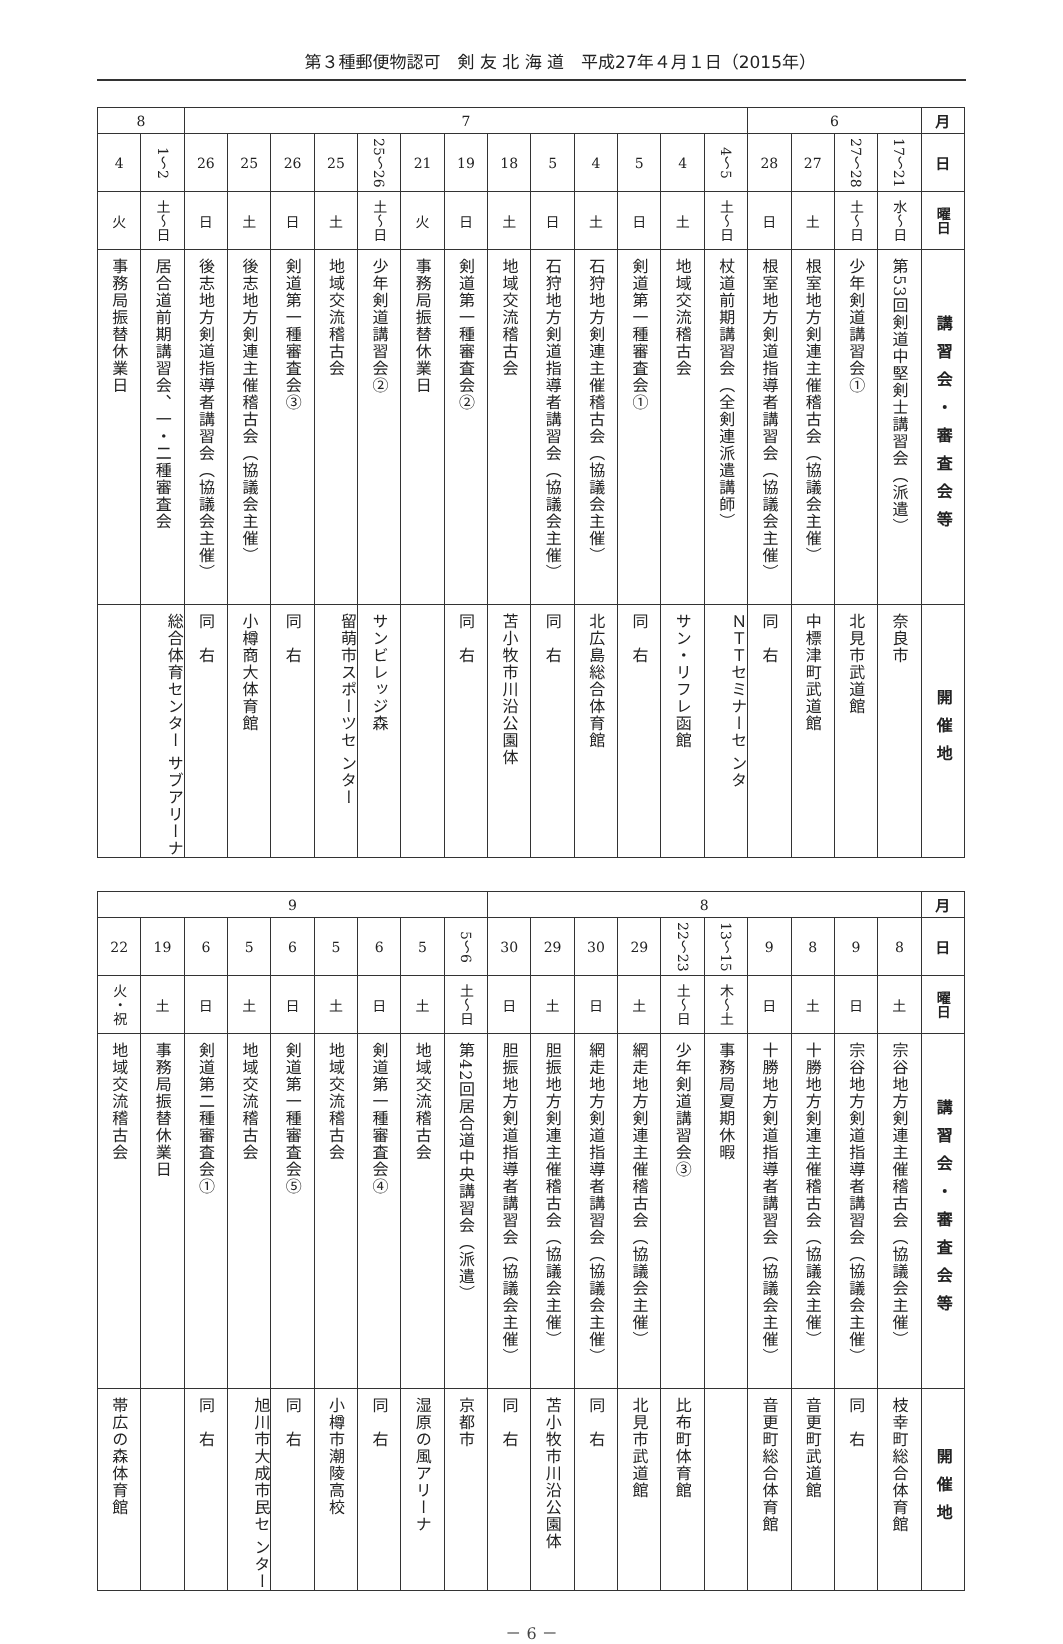第３種郵便物認可　剣 友 北 海 道　平成27年４月１日（2015年）
| 8 | | 7 | | | | | | | | | | | | | 6 | | | | 月 |
| 4 | 1〜2 | 26 | 25 | 26 | 25 | 25〜26 | 21 | 19 | 18 | 5 | 4 | 5 | 4 | 4〜5 | 28 | 27 | 27〜28 | 17〜21 | 日 |
| 火 | 土〜日 | 日 | 土 | 日 | 土 | 土〜日 | 火 | 日 | 土 | 日 | 土 | 日 | 土 | 土〜日 | 日 | 土 | 土〜日 | 水〜日 | 曜日 |
| 事務局振替休業日 | 居合道前期講習会、一・二種審査会 | 後志地方剣道指導者講習会（協議会主催） | 後志地方剣連主催稽古会（協議会主催） | 剣道第一種審査会③ | 地域交流稽古会 | 少年剣道講習会② | 事務局振替休業日 | 剣道第一種審査会② | 地域交流稽古会 | 石狩地方剣道指導者講習会（協議会主催） | 石狩地方剣連主催稽古会（協議会主催） | 剣道第一種審査会① | 地域交流稽古会 | 杖道前期講習会（全剣連派遣講師） | 根室地方剣道指導者講習会（協議会主催） | 根室地方剣連主催稽古会（協議会主催） | 少年剣道講習会① | 第53回剣道中堅剣士講習会（派遣） | 講習会・審査会等 |
| | 総合体育センター サブアリーナ | 同 右 | 小樽商大体育館 | 同 右 | 留萌市スポーツセ ンター | サンビレッジ森 | | 同 右 | 苫小牧市川沿公園体 | 同 右 | 北広島総合体育館 | 同 右 | サン・リフレ函館 | ＮＴＴセミナーセ ンタ | 同 右 | 中標津町武道館 | 北見市武道館 | 奈良市 | 開催地 |
| 9 | | | | | | | | | 8 | | | | | | | | | | 月 |
| 22 | 19 | 6 | 5 | 6 | 5 | 6 | 5 | 5〜6 | 30 | 29 | 30 | 29 | 22〜23 | 13〜15 | 9 | 8 | 9 | 8 | 日 |
| 火・祝 | 土 | 日 | 土 | 日 | 土 | 日 | 土 | 土〜日 | 日 | 土 | 日 | 土 | 土〜日 | 木〜土 | 日 | 土 | 日 | 土 | 曜日 |
| 地域交流稽古会 | 事務局振替休業日 | 剣道第二種審査会① | 地域交流稽古会 | 剣道第一種審査会⑤ | 地域交流稽古会 | 剣道第一種審査会④ | 地域交流稽古会 | 第42回居合道中央講習会（派遣） | 胆振地方剣道指導者講習会（協議会主催） | 胆振地方剣連主催稽古会（協議会主催） | 網走地方剣道指導者講習会（協議会主催） | 網走地方剣連主催稽古会（協議会主催） | 少年剣道講習会③ | 事務局夏期休暇 | 十勝地方剣道指導者講習会（協議会主催） | 十勝地方剣連主催稽古会（協議会主催） | 宗谷地方剣道指導者講習会（協議会主催） | 宗谷地方剣連主催稽古会（協議会主催） | 講習会・審査会等 |
| 帯広の森体育館 | | 同 右 | 旭川市大成市民セ ンター | 同 右 | 小樽市潮陵高校 | 同 右 | 湿原の風アリーナ | 京都市 | 同 右 | 苫小牧市川沿公園体 | 同 右 | 北見市武道館 | 比布町体育館 | | 音更町総合体育館 | 音更町武道館 | 同 右 | 枝幸町総合体育館 | 開催地 |
－ 6 －